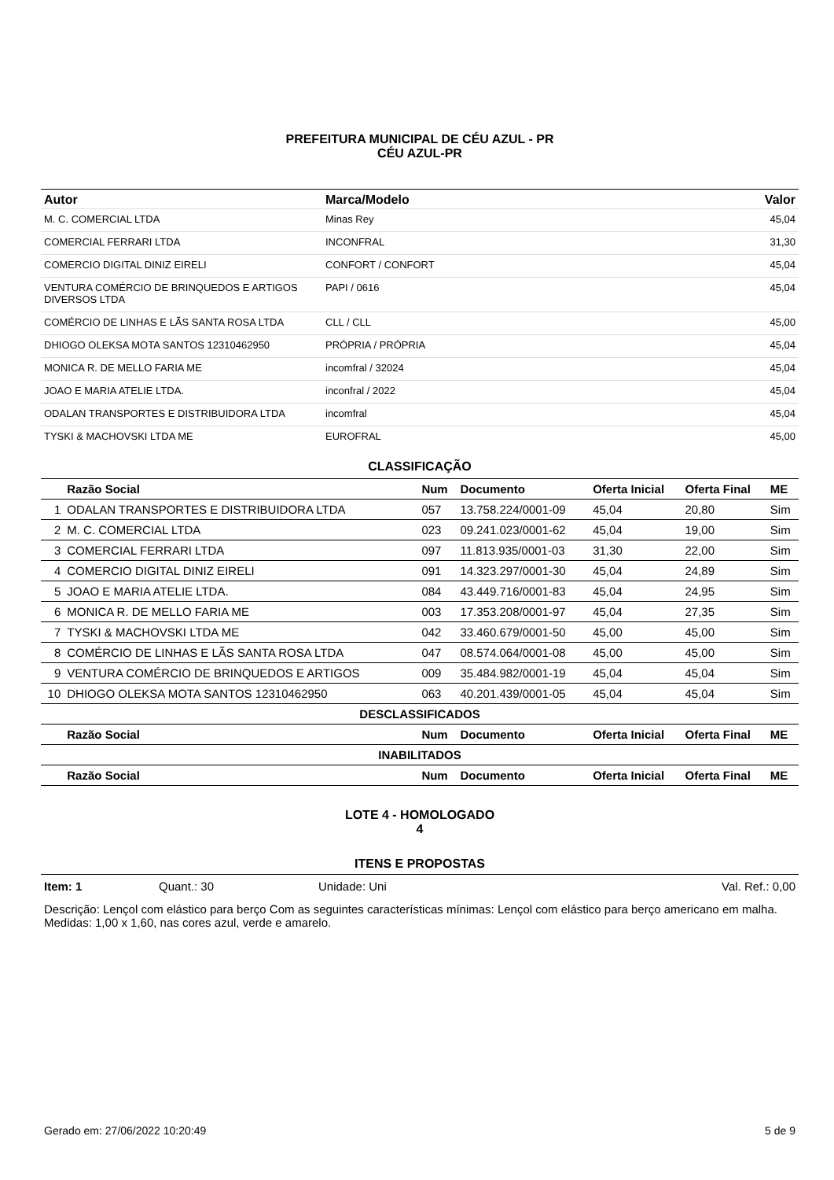PREFEITURA MUNICIPAL DE CÉU AZUL - PR
CÉU AZUL-PR
| Autor | Marca/Modelo | Valor |
| --- | --- | --- |
| M. C. COMERCIAL LTDA | Minas Rey | 45,04 |
| COMERCIAL FERRARI LTDA | INCONFRAL | 31,30 |
| COMERCIO DIGITAL DINIZ EIRELI | CONFORT / CONFORT | 45,04 |
| VENTURA COMÉRCIO DE BRINQUEDOS E ARTIGOS DIVERSOS LTDA | PAPI / 0616 | 45,04 |
| COMÉRCIO DE LINHAS E LÃS SANTA ROSA LTDA | CLL / CLL | 45,00 |
| DHIOGO OLEKSA MOTA SANTOS 12310462950 | PRÓPRIA / PRÓPRIA | 45,04 |
| MONICA R. DE MELLO FARIA ME | incomfral / 32024 | 45,04 |
| JOAO E MARIA ATELIE LTDA. | inconfral / 2022 | 45,04 |
| ODALAN TRANSPORTES E DISTRIBUIDORA LTDA | incomfral | 45,04 |
| TYSKI & MACHOVSKI LTDA ME | EUROFRAL | 45,00 |
CLASSIFICAÇÃO
| | Razão Social | Num | Documento | Oferta Inicial | Oferta Final | ME |
| --- | --- | --- | --- | --- | --- | --- |
| 1 | ODALAN TRANSPORTES E DISTRIBUIDORA LTDA | 057 | 13.758.224/0001-09 | 45,04 | 20,80 | Sim |
| 2 | M. C. COMERCIAL LTDA | 023 | 09.241.023/0001-62 | 45,04 | 19,00 | Sim |
| 3 | COMERCIAL FERRARI LTDA | 097 | 11.813.935/0001-03 | 31,30 | 22,00 | Sim |
| 4 | COMERCIO DIGITAL DINIZ EIRELI | 091 | 14.323.297/0001-30 | 45,04 | 24,89 | Sim |
| 5 | JOAO E MARIA ATELIE LTDA. | 084 | 43.449.716/0001-83 | 45,04 | 24,95 | Sim |
| 6 | MONICA R. DE MELLO FARIA ME | 003 | 17.353.208/0001-97 | 45,04 | 27,35 | Sim |
| 7 | TYSKI & MACHOVSKI LTDA ME | 042 | 33.460.679/0001-50 | 45,00 | 45,00 | Sim |
| 8 | COMÉRCIO DE LINHAS E LÃS SANTA ROSA LTDA | 047 | 08.574.064/0001-08 | 45,00 | 45,00 | Sim |
| 9 | VENTURA COMÉRCIO DE BRINQUEDOS E ARTIGOS | 009 | 35.484.982/0001-19 | 45,04 | 45,04 | Sim |
| 10 | DHIOGO OLEKSA MOTA SANTOS 12310462950 | 063 | 40.201.439/0001-05 | 45,04 | 45,04 | Sim |
| DESCLASSIFICADOS | | | | | | |
| | Razão Social | Num | Documento | Oferta Inicial | Oferta Final | ME |
| INABILITADOS | | | | | | |
| | Razão Social | Num | Documento | Oferta Inicial | Oferta Final | ME |
LOTE 4 - HOMOLOGADO
4
ITENS E PROPOSTAS
Item: 1 Quant.: 30 Unidade: Uni Val. Ref.: 0,00
Descrição: Lençol com elástico para berço Com as seguintes características mínimas: Lençol com elástico para berço americano em malha. Medidas: 1,00 x 1,60, nas cores azul, verde e amarelo.
Gerado em: 27/06/2022 10:20:49 5 de 9